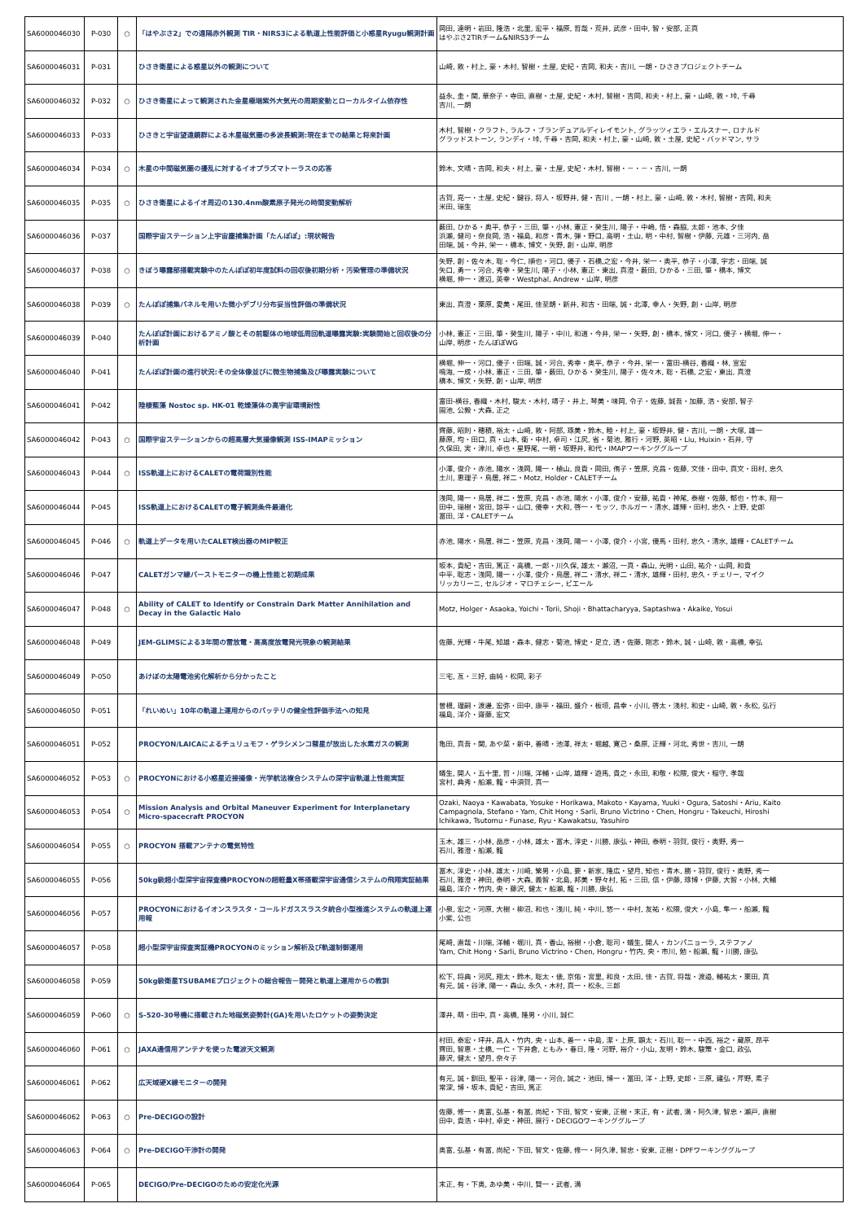| SA6000046030 | P-030 | ○ | 「はやぶさ2」での遠隔赤外観測 TIR・NIRS3による軌道上性能評価と小惑星Ryugu観測計画 | 岡田, 達明・岩田, 隆浩・北里, 宏平・福原, 哲哉・荒井, 武彦・田中, 智・安部, 正真 はやぶさ2TIRチーム&NIRS3チーム |
| SA6000046031 | P-031 | | ひさき衛星による惑星以外の観測について | 山崎, 敦・村上, 豪・木村, 智樹・土屋, 史紀・吉岡, 和夫・吉川, 一朗・ひさきプロジェクトチーム |
| SA6000046032 | P-032 | ○ | ひさき衛星によって観測された金星極端紫外大気光の周期変動とローカルタイム依存性 | 益永, 圭・関, 華奈子・寺田, 直樹・土屋, 史紀・木村, 智樹・吉岡, 和夫・村上, 豪・山崎, 敦・垰, 千尋 吉川, 一朗 |
| SA6000046033 | P-033 | | ひさきと宇宙望遠鏡群による木星磁気圏の多波長観測:現在までの結果と将来計画 | 木村, 智樹・クラフト, ラルフ・ブランデュアルディレイモント, グラッツィエラ・エルスナー, ロナルド グラッドストーン, ランディ・垰, 千尋・吉岡, 和夫・村上, 豪・山崎, 敦・土屋, 史紀・バッドマン, サラ |
| SA6000046034 | P-034 | ○ | 木星の中間磁気圏の擾乱に対するイオプラズマトーラスの応答 | 鈴木, 文晴・吉岡, 和夫・村上, 豪・土屋, 史紀・木村, 智樹・－・－・吉川, 一朗 |
| SA6000046035 | P-035 | ○ | ひさき衛星によるイオ周辺の130.4nm酸素原子発光の時間変動解析 | 古賀, 亮一・土屋, 史紀・鍵谷, 将人・坂野井, 健・吉川 , 一朗・村上, 豪・山崎, 敦・木村, 智樹・吉岡, 和夫 米田, 瑞生 |
| SA6000046036 | P-037 | | 国際宇宙ステーション上宇宙塵捕集計画「たんぽぽ」:現状報告 | 薮田, ひかる・奥平, 恭子・三田, 肇・小林, 憲正・癸生川, 陽子・中嶋, 悟・森脇, 太郎・池本, 夕佳 浜瀬, 健司・奈良岡, 浩・福島, 和彦・青木, 弾・野口, 高明・土山, 明・中村, 智樹・伊藤, 元雄・三河内, 岳 田端, 誠・今井, 栄一・橋本, 博文・矢野, 創・山岸, 明彦 |
| SA6000046037 | P-038 | ○ | きぼう曝露部搭載実験中のたんぽぽ初年度試料の回収後初期分析・汚染管理の準備状況 | 矢野, 創・佐々木, 聡・今仁, 順也・河口, 優子・石橋,之宏・今井, 栄一・奥平, 恭子・小澤, 宇志・田端, 誠 矢口, 勇一・河合, 秀幸・癸生川, 陽子・小林, 憲正・東出, 真澄・薮田, ひかる・三田, 肇・橋本, 博文 横堀, 伸一・渡辺, 英幸・Westphal, Andrew・山岸, 明彦 |
| SA6000046038 | P-039 | ○ | たんぽぽ捕集パネルを用いた微小デブリ分布妥当性評価の準備状況 | 東出, 真澄・栗原, 愛美・尾田, 佳至朗・新井, 和吉・田端, 誠・北澤, 幸人・矢野, 創・山岸, 明彦 |
| SA6000046039 | P-040 | | たんぽぽ計画におけるアミノ酸とその前駆体の地球低周回軌道曝露実験:実験開始と回収後の分析計画 | 小林, 憲正・三田, 肇・癸生川, 陽子・中川, 和道・今井, 栄一・矢野, 創・橋本, 博文・河口, 優子・横堀, 伸一・ 山岸, 明彦・たんぽぽWG |
| SA6000046040 | P-041 | | たんぽぽ計画の進行状況:その全体像並びに微生物捕集及び曝露実験について | 横堀, 伸一・河口, 優子・田端, 誠・河合, 秀幸・奥平, 恭子・今井, 栄一・富田-横谷, 香織・林, 宣宏 鳴海, 一成・小林, 憲正・三田, 肇・薮田, ひかる・癸生川, 陽子・佐々木, 聡・石橋, 之宏・東出, 真澄 橋本, 博文・矢野, 創・山岸, 明彦 |
| SA6000046041 | P-042 | | 陸棲藍藻 Nostoc sp. HK-01 乾燥藻体の高宇宙環境耐性 | 富田-横谷, 香織・木村, 駿太・木村, 靖子・井上, 琴美・味岡, 令子・佐藤, 誠吾・加藤, 浩・安部, 智子 園池, 公毅・大森, 正之 |
| SA6000046042 | P-043 | ○ | 国際宇宙ステーションからの超高層大気撮像観測 ISS-IMAPミッション | 齊藤, 昭則・穂積, 裕太・山崎, 敦・阿部, 琢美・鈴木, 睦・村上, 豪・坂野井, 健・吉川, 一朗・大塚, 雄一 藤原, 均・田口, 真・山本, 衛・中村, 卓司・江尻, 省・菊池, 雅行・河野, 英昭・Liu, Huixin・石井, 守 久保田, 実・津川, 卓也・星野尾, 一明・坂野井, 和代・IMAPワーキンググループ |
| SA6000046043 | P-044 | ○ | ISS軌道上におけるCALETの電荷識別性能 | 小澤, 俊介・赤池, 陽水・浅岡, 陽一・植山, 良貴・岡田, 侑子・笠原, 克昌・佐藤, 文佳・田中, 真文・田村, 忠久 土川, 恵理子・鳥居, 祥二・Motz, Holder・CALETチーム |
| SA6000046044 | P-045 | | ISS軌道上におけるCALETの電子観測条件最適化 | 浅岡, 陽一・鳥居, 祥二・笠原, 克昌・赤池, 陽水・小澤, 俊介・安藤, 祐貴・神尾, 泰樹・佐藤, 郁也・竹本, 翔一 田中, 瑞樹・宮田, 諒平・山口, 優幸・大和, 啓一・モッツ, ホルガー・清水, 雄輝・田村, 忠久・上野, 史郎 冨田, 洋・CALETチーム |
| SA6000046045 | P-046 | ○ | 軌道上データを用いたCALET検出器のMIP較正 | 赤池, 陽水・鳥居, 祥二・笠原, 克昌・浅岡, 陽一・小澤, 俊介・小宮, 優馬・田村, 忠久・清水, 雄輝・CALETチーム |
| SA6000046046 | P-047 | | CALETガンマ線バーストモニターの機上性能と初期成果 | 坂本, 貴紀・吉田, 篤正・高橋, 一郎・川久保, 雄太・瀬沼, 一真・森山, 光明・山田, 祐介・山岡, 和貴 中平, 聡志・浅岡, 陽一・小澤, 俊介・鳥居, 祥二・清水, 祥二・清水, 雄輝・田村, 忠久・チェリー, マイク リッカリーニ, セルジオ・マロチェシー, ピエール |
| SA6000046047 | P-048 | ○ | Ability of CALET to Identify or Constrain Dark Matter Annihilation and Decay in the Galactic Halo | Motz, Holger・Asaoka, Yoichi・Torii, Shoji・Bhattacharyya, Saptashwa・Akaike, Yosui |
| SA6000046048 | P-049 | | JEM-GLIMSによる3年間の雷放電・高高度放電発光現象の観測結果 | 佐藤, 光輝・牛尾, 知雄・森本, 健志・菊池, 博史・足立, 透・佐藤, 剛志・鈴木, 誠・山崎, 敦・高橋, 幸弘 |
| SA6000046049 | P-050 | | あけぼの太陽電池劣化解析から分かったこと | 三宅, 亙・三好, 由純・松岡, 彩子 |
| SA6000046050 | P-051 | | 「れいめい」10年の軌道上運用からのバッテリの健全性評価手法への知見 | 曽根, 理嗣・渡邊, 宏弥・田中, 康平・福田, 盛介・板垣, 昌幸・小川, 啓太・浅村, 和史・山崎, 敦・永松, 弘行 福島, 洋介・齋藤, 宏文 |
| SA6000046051 | P-052 | | PROCYON/LAICAによるチュリュモフ・ゲラシメンコ彗星が放出した水素ガスの観測 | 亀田, 真吾・関, あや菜・新中, 善晴・池澤, 祥太・堀越, 寛己・桑原, 正輝・河北, 秀世・吉川, 一朗 |
| SA6000046052 | P-053 | ○ | PROCYONにおける小惑星近接撮像・光学航法複合システムの深宇宙軌道上性能実証 | 蟻生, 開人・五十里, 哲・川端, 洋輔・山岸, 雄輝・遊馬, 貴之・永田, 和敬・松隈, 俊大・稲守, 孝哉 宮村, 典秀・船瀬, 龍・中須賀, 真一 |
| SA6000046053 | P-054 | ○ | Mission Analysis and Orbital Maneuver Experiment for Interplanetary Micro-spacecraft PROCYON | Ozaki, Naoya・Kawabata, Yosuke・Horikawa, Makoto・Kayama, Yuuki・Ogura, Satoshi・Ariu, Kaito Campagnola, Stefano・Yam, Chit Hong・Sarli, Bruno Victrino・Chen, Hongru・Takeuchi, Hiroshi Ichikawa, Tsutomu・Funase, Ryu・Kawakatsu, Yasuhiro |
| SA6000046054 | P-055 | ○ | PROCYON 搭載アンテナの電気特性 | 玉木, 雄三・小林, 岳彦・小林, 雄太・冨木, 淳史・川勝, 康弘・神田, 泰明・羽賀, 俊行・奥野, 秀一 石川, 雅澄・船瀬, 龍 |
| SA6000046055 | P-056 | | 50kg級超小型深宇宙探査機PROCYONの超軽量X帯搭載深宇宙通信システムの飛翔実証結果 | 冨木, 淳史・小林, 雄太・川崎, 繁男・小島, 要・新家, 隆広・望月, 知也・青木, 勝・羽賀, 俊行・奥野, 秀一 石川, 雅澄・神田, 泰明・大森, 義智・北島, 邦美・野々村, 拓・三田, 信・伊藤, 琢博・伊藤, 大智・小林, 大輔 福島, 洋介・竹内, 央・藤沢, 健太・船瀬, 龍・川勝, 康弘 |
| SA6000046056 | P-057 | | PROCYONにおけるイオンスラスタ・コールドガススラスタ統合小型推進システムの軌道上運用報 | 小泉, 宏之・河原, 大樹・柳沼, 和也・浅川, 純・中川, 悠一・中村, 友祐・松隈, 俊大・小島, 隼一・船瀬, 龍 小紫, 公也 |
| SA6000046057 | P-058 | | 超小型深宇宙探査実証機PROCYONのミッション解析及び軌道制御運用 | 尾崎, 直哉・川端, 洋輔・堀川, 真・香山, 裕樹・小倉, 聡司・蟻生, 開人・カンパニョーラ, ステファノ Yam, Chit Hong・Sarli, Bruno Victrino・Chen, Hongru・竹内, 央・市川, 勉・船瀬, 龍・川勝, 康弘 |
| SA6000046058 | P-059 | | 50kg級衛星TSUBAMEプロジェクトの総合報告－開発と軌道上運用からの教訓 | 松下, 将典・河尻, 翔太・鈴木, 聡太・俵, 京佑・宮里, 和良・太田, 佳・古賀, 将哉・渡邉, 輔祐太・栗田, 真 有元, 誠・谷津, 陽一・森山, 永久・木村, 真一・松永, 三郎 |
| SA6000046059 | P-060 | ○ | S-520-30号機に搭載された地磁気姿勢計(GA)を用いたロケットの姿勢決定 | 澤井, 萌・田中, 真・高橋, 隆男・小川, 誠仁 |
| SA6000046060 | P-061 | ○ | JAXA通信用アンテナを使った電波天文観測 | 村田, 泰宏・坪井, 昌人・竹内, 央・山本, 善一・中島, 潔・上原, 顕太・石川, 聡一・中西, 裕之・藏原, 昂平 齊田, 智恵・土橋, 一仁・下井倉, ともみ・春日, 隆・河野, 裕介・小山, 友明・鈴木, 駿策・金口, 政弘 藤沢, 健太・望月, 奈々子 |
| SA6000046061 | P-062 | | 広天域硬X線モニターの開発 | 有元, 誠・釧田, 聖平・谷津, 陽一・河合, 誠之・池田, 博一・冨田, 洋・上野, 史郎・三原, 建弘・芹野, 素子 常深, 博・坂本, 貴紀・吉田, 篤正 |
| SA6000046062 | P-063 | ○ | Pre-DECIGOの設計 | 佐藤, 修一・奥富, 弘基・有冨, 尚紀・下田, 智文・安東, 正樹・末正, 有・武者, 満・阿久津, 智忠・瀬戸, 直樹 田中, 貴浩・中村, 卓史・神田, 展行・DECIGOワーキンググループ |
| SA6000046063 | P-064 | ○ | Pre-DECIGO干渉計の開発 | 奥富, 弘基・有冨, 尚紀・下田, 智文・佐藤, 修一・阿久津, 智忠・安東, 正樹・DPFワーキンググループ |
| SA6000046064 | P-065 | | DECIGO/Pre-DECIGOのための安定化光源 | 末正, 有・下奥, あゆ美・中川, 賢一・武者, 満 |